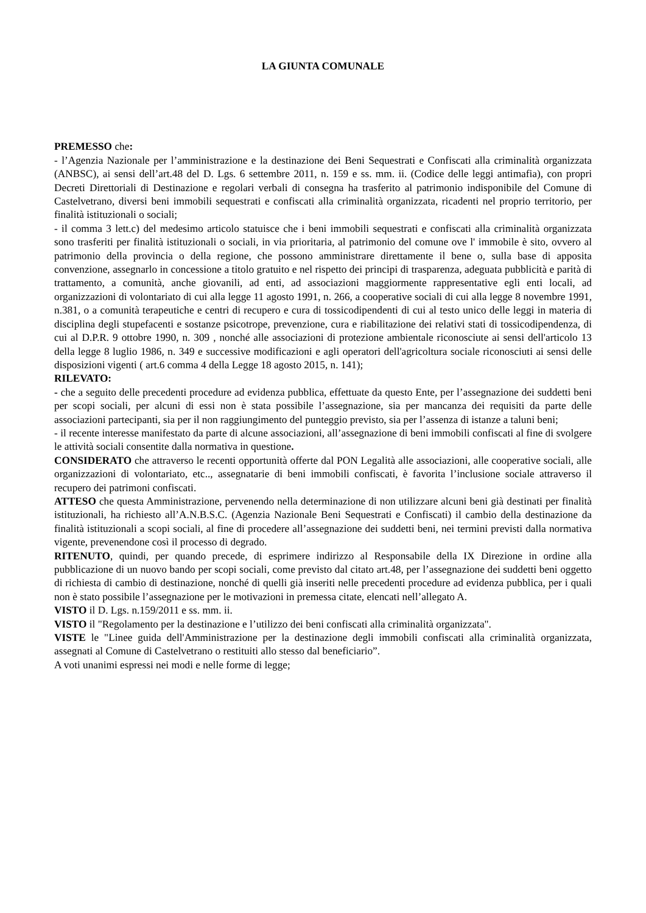LA GIUNTA COMUNALE
PREMESSO che:
- l’Agenzia Nazionale per l’amministrazione e la destinazione dei Beni Sequestrati e Confiscati alla criminalità organizzata (ANBSC), ai sensi dell’art.48 del D. Lgs. 6 settembre 2011, n. 159 e ss. mm. ii. (Codice delle leggi antimafia), con propri Decreti Direttoriali di Destinazione e regolari verbali di consegna ha trasferito al patrimonio indisponibile del Comune di Castelvetrano, diversi beni immobili sequestrati e confiscati alla criminalità organizzata, ricadenti nel proprio territorio, per finalità istituzionali o sociali;
- il comma 3 lett.c) del medesimo articolo statuisce che i beni immobili sequestrati e confiscati alla criminalità organizzata sono trasferiti per finalità istituzionali o sociali, in via prioritaria, al patrimonio del comune ove l' immobile è sito, ovvero al patrimonio della provincia o della regione, che possono amministrare direttamente il bene o, sulla base di apposita convenzione, assegnarlo in concessione a titolo gratuito e nel rispetto dei principi di trasparenza, adeguata pubblicità e parità di trattamento, a comunità, anche giovanili, ad enti, ad associazioni maggiormente rappresentative egli enti locali, ad organizzazioni di volontariato di cui alla legge 11 agosto 1991, n. 266, a cooperative sociali di cui alla legge 8 novembre 1991, n.381, o a comunità terapeutiche e centri di recupero e cura di tossicodipendenti di cui al testo unico delle leggi in materia di disciplina degli stupefacenti e sostanze psicotrope, prevenzione, cura e riabilitazione dei relativi stati di tossicodipendenza, di cui al D.P.R. 9 ottobre 1990, n. 309 , nonché alle associazioni di protezione ambientale riconosciute ai sensi dell'articolo 13 della legge 8 luglio 1986, n. 349 e successive modificazioni e agli operatori dell'agricoltura sociale riconosciuti ai sensi delle disposizioni vigenti ( art.6 comma 4 della Legge 18 agosto 2015, n. 141);
RILEVATO:
- che a seguito delle precedenti procedure ad evidenza pubblica, effettuate da questo Ente, per l’assegnazione dei suddetti beni per scopi sociali, per alcuni di essi non è stata possibile l’assegnazione, sia per mancanza dei requisiti da parte delle associazioni partecipanti, sia per il non raggiungimento del punteggio previsto, sia per l’assenza di istanze a taluni beni;
- il recente interesse manifestato da parte di alcune associazioni, all’assegnazione di beni immobili confiscati al fine di svolgere le attività sociali consentite dalla normativa in questione.
CONSIDERATO che attraverso le recenti opportunità offerte dal PON Legalità alle associazioni, alle cooperative sociali, alle organizzazioni di volontariato, etc.., assegnatarie di beni immobili confiscati, è favorita l’inclusione sociale attraverso il recupero dei patrimoni confiscati.
ATTESO che questa Amministrazione, pervenendo nella determinazione di non utilizzare alcuni beni già destinati per finalità istituzionali, ha richiesto all’A.N.B.S.C. (Agenzia Nazionale Beni Sequestrati e Confiscati) il cambio della destinazione da finalità istituzionali a scopi sociali, al fine di procedere all’assegnazione dei suddetti beni, nei termini previsti dalla normativa vigente, prevenendone così il processo di degrado.
RITENUTO, quindi, per quando precede, di esprimere indirizzo al Responsabile della IX Direzione in ordine alla pubblicazione di un nuovo bando per scopi sociali, come previsto dal citato art.48, per l’assegnazione dei suddetti beni oggetto di richiesta di cambio di destinazione, nonché di quelli già inseriti nelle precedenti procedure ad evidenza pubblica, per i quali non è stato possibile l’assegnazione per le motivazioni in premessa citate, elencati nell’allegato A.
VISTO il D. Lgs. n.159/2011 e ss. mm. ii.
VISTO il "Regolamento per la destinazione e l’utilizzo dei beni confiscati alla criminalità organizzata".
VISTE le "Linee guida dell'Amministrazione per la destinazione degli immobili confiscati alla criminalità organizzata, assegnati al Comune di Castelvetrano o restituiti allo stesso dal beneficiario”.
A voti unanimi espressi nei modi e nelle forme di legge;